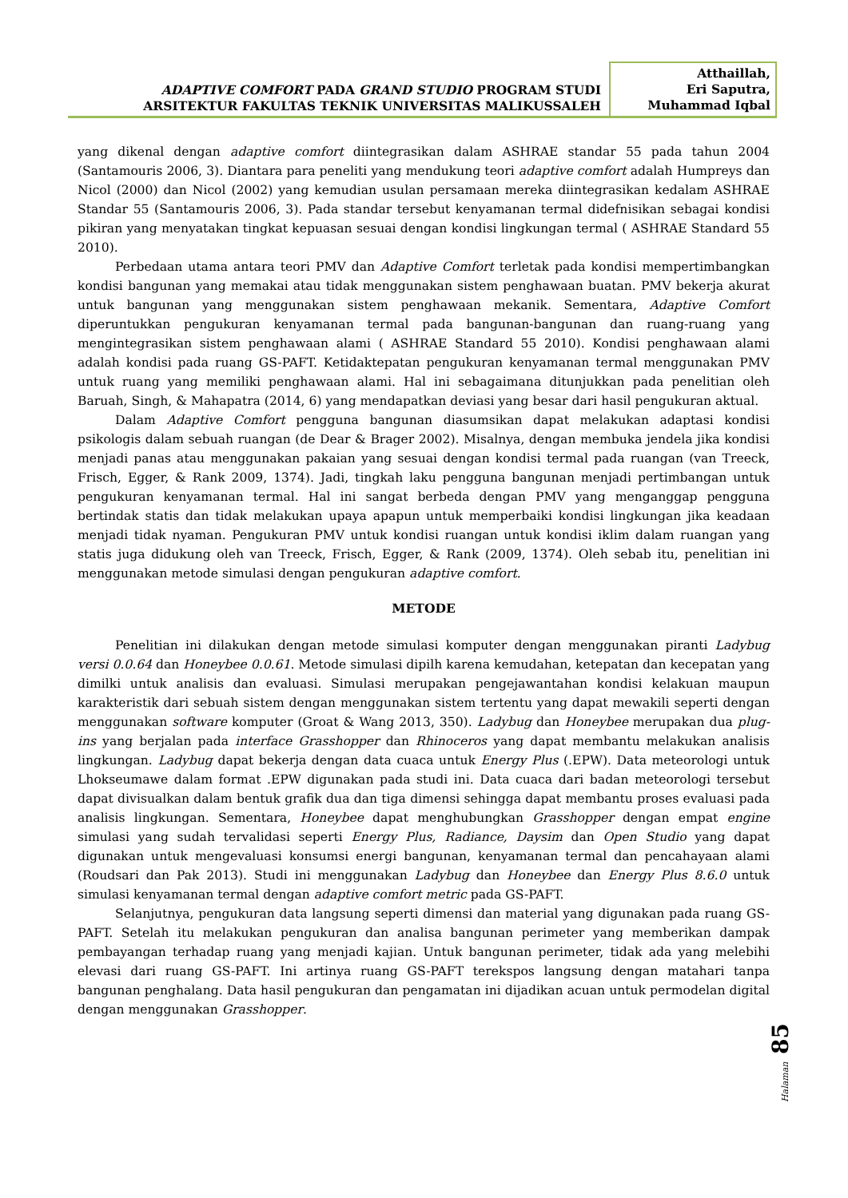ADAPTIVE COMFORT PADA GRAND STUDIO PROGRAM STUDI
ARSITEKTUR FAKULTAS TEKNIK UNIVERSITAS MALIKUSSALEH
Atthaillah,
Eri Saputra,
Muhammad Iqbal
yang dikenal dengan adaptive comfort diintegrasikan dalam ASHRAE standar 55 pada tahun 2004 (Santamouris 2006, 3). Diantara para peneliti yang mendukung teori adaptive comfort adalah Humpreys dan Nicol (2000) dan Nicol (2002) yang kemudian usulan persamaan mereka diintegrasikan kedalam ASHRAE Standar 55 (Santamouris 2006, 3). Pada standar tersebut kenyamanan termal didefnisikan sebagai kondisi pikiran yang menyatakan tingkat kepuasan sesuai dengan kondisi lingkungan termal ( ASHRAE Standard 55 2010).
Perbedaan utama antara teori PMV dan Adaptive Comfort terletak pada kondisi mempertimbangkan kondisi bangunan yang memakai atau tidak menggunakan sistem penghawaan buatan. PMV bekerja akurat untuk bangunan yang menggunakan sistem penghawaan mekanik. Sementara, Adaptive Comfort diperuntukkan pengukuran kenyamanan termal pada bangunan-bangunan dan ruang-ruang yang mengintegrasikan sistem penghawaan alami ( ASHRAE Standard 55 2010). Kondisi penghawaan alami adalah kondisi pada ruang GS-PAFT. Ketidaktepatan pengukuran kenyamanan termal menggunakan PMV untuk ruang yang memiliki penghawaan alami. Hal ini sebagaimana ditunjukkan pada penelitian oleh Baruah, Singh, & Mahapatra (2014, 6) yang mendapatkan deviasi yang besar dari hasil pengukuran aktual.
Dalam Adaptive Comfort pengguna bangunan diasumsikan dapat melakukan adaptasi kondisi psikologis dalam sebuah ruangan (de Dear & Brager 2002). Misalnya, dengan membuka jendela jika kondisi menjadi panas atau menggunakan pakaian yang sesuai dengan kondisi termal pada ruangan (van Treeck, Frisch, Egger, & Rank 2009, 1374). Jadi, tingkah laku pengguna bangunan menjadi pertimbangan untuk pengukuran kenyamanan termal. Hal ini sangat berbeda dengan PMV yang menganggap pengguna bertindak statis dan tidak melakukan upaya apapun untuk memperbaiki kondisi lingkungan jika keadaan menjadi tidak nyaman. Pengukuran PMV untuk kondisi ruangan untuk kondisi iklim dalam ruangan yang statis juga didukung oleh van Treeck, Frisch, Egger, & Rank (2009, 1374). Oleh sebab itu, penelitian ini menggunakan metode simulasi dengan pengukuran adaptive comfort.
METODE
Penelitian ini dilakukan dengan metode simulasi komputer dengan menggunakan piranti Ladybug versi 0.0.64 dan Honeybee 0.0.61. Metode simulasi dipilh karena kemudahan, ketepatan dan kecepatan yang dimilki untuk analisis dan evaluasi. Simulasi merupakan pengejawantahan kondisi kelakuan maupun karakteristik dari sebuah sistem dengan menggunakan sistem tertentu yang dapat mewakili seperti dengan menggunakan software komputer (Groat & Wang 2013, 350). Ladybug dan Honeybee merupakan dua plug-ins yang berjalan pada interface Grasshopper dan Rhinoceros yang dapat membantu melakukan analisis lingkungan. Ladybug dapat bekerja dengan data cuaca untuk Energy Plus (.EPW). Data meteorologi untuk Lhokseumawe dalam format .EPW digunakan pada studi ini. Data cuaca dari badan meteorologi tersebut dapat divisualkan dalam bentuk grafik dua dan tiga dimensi sehingga dapat membantu proses evaluasi pada analisis lingkungan. Sementara, Honeybee dapat menghubungkan Grasshopper dengan empat engine simulasi yang sudah tervalidasi seperti Energy Plus, Radiance, Daysim dan Open Studio yang dapat digunakan untuk mengevaluasi konsumsi energi bangunan, kenyamanan termal dan pencahayaan alami (Roudsari dan Pak 2013). Studi ini menggunakan Ladybug dan Honeybee dan Energy Plus 8.6.0 untuk simulasi kenyamanan termal dengan adaptive comfort metric pada GS-PAFT.
Selanjutnya, pengukuran data langsung seperti dimensi dan material yang digunakan pada ruang GS-PAFT. Setelah itu melakukan pengukuran dan analisa bangunan perimeter yang memberikan dampak pembayangan terhadap ruang yang menjadi kajian. Untuk bangunan perimeter, tidak ada yang melebihi elevasi dari ruang GS-PAFT. Ini artinya ruang GS-PAFT terekspos langsung dengan matahari tanpa bangunan penghalang. Data hasil pengukuran dan pengamatan ini dijadikan acuan untuk permodelan digital dengan menggunakan Grasshopper.
Halaman 85